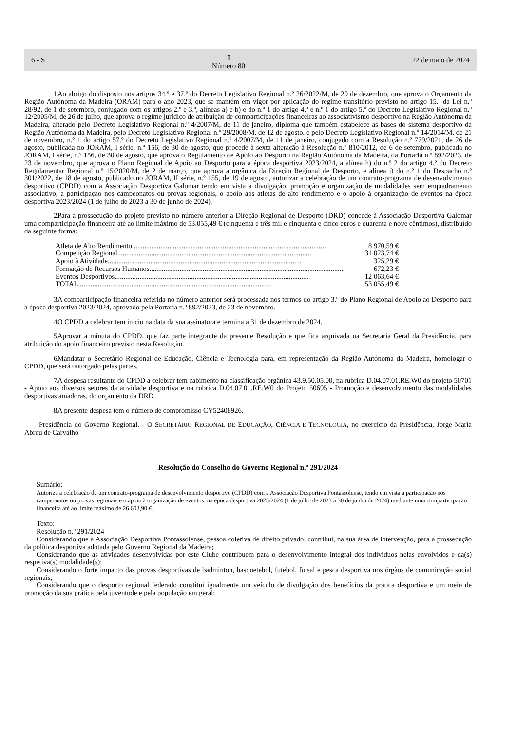6 - S 𝕀
Número 80 22 de maio de 2024
1. Ao abrigo do disposto nos artigos 34.º e 37.º do Decreto Legislativo Regional n.º 26/2022/M, de 29 de dezembro, que aprova o Orçamento da Região Autónoma da Madeira (ORAM) para o ano 2023, que se mantém em vigor por aplicação do regime transitório previsto no artigo 15.º da Lei n.º 28/92, de 1 de setembro, conjugado com os artigos 2.º e 3.º, alíneas a) e b) e do n.º 1 do artigo 4.º e n.º 1 do artigo 5.º do Decreto Legislativo Regional n.º 12/2005/M, de 26 de julho, que aprova o regime jurídico de atribuição de comparticipações financeiras ao associativismo desportivo na Região Autónoma da Madeira, alterado pelo Decreto Legislativo Regional n.º 4/2007/M, de 11 de janeiro, diploma que também estabelece as bases do sistema desportivo da Região Autónoma da Madeira, pelo Decreto Legislativo Regional n.º 29/2008/M, de 12 de agosto, e pelo Decreto Legislativo Regional n.º 14/2014/M, de 21 de novembro, n.º 1 do artigo 57.º do Decreto Legislativo Regional n.º 4/2007/M, de 11 de janeiro, conjugado com a Resolução n.º 779/2021, de 26 de agosto, publicada no JORAM, I série, n.º 156, de 30 de agosto, que procede à sexta alteração à Resolução n.º 810/2012, de 6 de setembro, publicada no JORAM, I série, n.º 156, de 30 de agosto, que aprova o Regulamento de Apoio ao Desporto na Região Autónoma da Madeira, da Portaria n.º 892/2023, de 23 de novembro, que aprova o Plano Regional de Apoio ao Desporto para a época desportiva 2023/2024, a alínea h) do n.º 2 do artigo 4.º do Decreto Regulamentar Regional n.º 15/2020/M, de 2 de março, que aprova a orgânica da Direção Regional de Desporto, e alínea j) do n.º 1 do Despacho n.º 301/2022, de 18 de agosto, publicado no JORAM, II série, n.º 155, de 19 de agosto, autorizar a celebração de um contrato-programa de desenvolvimento desportivo (CPDD) com a Associação Desportiva Galomar tendo em vista a divulgação, promoção e organização de modalidades sem enquadramento associativo, a participação nos campeonatos ou provas regionais, o apoio aos atletas de alto rendimento e o apoio à organização de eventos na época desportiva 2023/2024 (1 de julho de 2023 a 30 de junho de 2024).
2. Para a prossecução do projeto previsto no número anterior a Direção Regional de Desporto (DRD) concede à Associação Desportiva Galomar uma comparticipação financeira até ao limite máximo de 53.055,49 € (cinquenta e três mil e cinquenta e cinco euros e quarenta e nove cêntimos), distribuído da seguinte forma:
Atleta de Alto Rendimento ............................................................................................................. 8 970,59 €
Competição Regional............................................................................................................. 31 023,74 €
Apoio à Atividade............................................................................................................. 325,29 €
Formação de Recursos Humanos............................................................................................................. 672,23 €
Eventos Desportivos ............................................................................................................. 12 063,64 €
TOTAL ............................................................................................................. 53 055,49 €
3. A comparticipação financeira referida no número anterior será processada nos termos do artigo 3.º do Plano Regional de Apoio ao Desporto para a época desportiva 2023/2024, aprovado pela Portaria n.º 892/2023, de 23 de novembro.
4. O CPDD a celebrar tem início na data da sua assinatura e termina a 31 de dezembro de 2024.
5. Aprovar a minuta do CPDD, que faz parte integrante da presente Resolução e que fica arquivada na Secretaria Geral da Presidência, para atribuição do apoio financeiro previsto nesta Resolução.
6. Mandatar o Secretário Regional de Educação, Ciência e Tecnologia para, em representação da Região Autónoma da Madeira, homologar o CPDD, que será outorgado pelas partes.
7. A despesa resultante do CPDD a celebrar tem cabimento na classificação orgânica 43.9.50.05.00, na rubrica D.04.07.01.RE.W0 do projeto 50701 - Apoio aos diversos setores da atividade desportiva e na rubrica D.04.07.01.RE.W0 do Projeto 50695 - Promoção e desenvolvimento das modalidades desportivas amadoras, do orçamento da DRD.
8. A presente despesa tem o número de compromisso CY52408926.
Presidência do Governo Regional. - O SECRETÁRIO REGIONAL DE EDUCAÇÃO, CIÊNCIA E TECNOLOGIA, no exercício da Presidência, Jorge Maria Abreu de Carvalho
Resolução do Conselho do Governo Regional n.º 291/2024
Sumário:
Autoriza a celebração de um contrato-programa de desenvolvimento desportivo (CPDD) com a Associação Desportiva Pontassolense, tendo em vista a participação nos campeonatos ou provas regionais e o apoio à organização de eventos, na época desportiva 2023/2024 (1 de julho de 2023 a 30 de junho de 2024) mediante uma comparticipação financeira até ao limite máximo de 26.603,90 €.
Texto:
Resolução n.º 291/2024
Considerando que a Associação Desportiva Pontassolense, pessoa coletiva de direito privado, contribui, na sua área de intervenção, para a prossecução da política desportiva adotada pelo Governo Regional da Madeira;
Considerando que as atividades desenvolvidas por este Clube contribuem para o desenvolvimento integral dos indivíduos nelas envolvidos e da(s) respetiva(s) modalidade(s);
Considerando o forte impacto das provas desportivas de badminton, basquetebol, futebol, futsal e pesca desportiva nos órgãos de comunicação social regionais;
Considerando que o desporto regional federado constitui igualmente um veículo de divulgação dos benefícios da prática desportiva e um meio de promoção da sua prática pela juventude e pela população em geral;